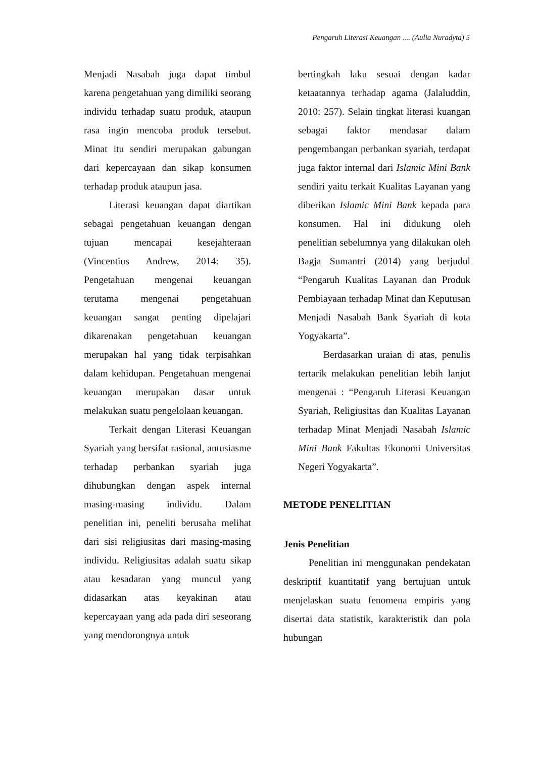Pengaruh Literasi Keuangan .... (Aulia Nuradyta) 5
Menjadi Nasabah juga dapat timbul karena pengetahuan yang dimiliki seorang individu terhadap suatu produk, ataupun rasa ingin mencoba produk tersebut. Minat itu sendiri merupakan gabungan dari kepercayaan dan sikap konsumen terhadap produk ataupun jasa.
Literasi keuangan dapat diartikan sebagai pengetahuan keuangan dengan tujuan mencapai kesejahteraan (Vincentius Andrew, 2014: 35). Pengetahuan mengenai keuangan terutama mengenai pengetahuan keuangan sangat penting dipelajari dikarenakan pengetahuan keuangan merupakan hal yang tidak terpisahkan dalam kehidupan. Pengetahuan mengenai keuangan merupakan dasar untuk melakukan suatu pengelolaan keuangan.
Terkait dengan Literasi Keuangan Syariah yang bersifat rasional, antusiasme terhadap perbankan syariah juga dihubungkan dengan aspek internal masing-masing individu. Dalam penelitian ini, peneliti berusaha melihat dari sisi religiusitas dari masing-masing individu. Religiusitas adalah suatu sikap atau kesadaran yang muncul yang didasarkan atas keyakinan atau kepercayaan yang ada pada diri seseorang yang mendorongnya untuk
bertingkah laku sesuai dengan kadar ketaatannya terhadap agama (Jalaluddin, 2010: 257). Selain tingkat literasi kuangan sebagai faktor mendasar dalam pengembangan perbankan syariah, terdapat juga faktor internal dari Islamic Mini Bank sendiri yaitu terkait Kualitas Layanan yang diberikan Islamic Mini Bank kepada para konsumen. Hal ini didukung oleh penelitian sebelumnya yang dilakukan oleh Bagja Sumantri (2014) yang berjudul “Pengaruh Kualitas Layanan dan Produk Pembiayaan terhadap Minat dan Keputusan Menjadi Nasabah Bank Syariah di kota Yogyakarta”.
Berdasarkan uraian di atas, penulis tertarik melakukan penelitian lebih lanjut mengenai : “Pengaruh Literasi Keuangan Syariah, Religiusitas dan Kualitas Layanan terhadap Minat Menjadi Nasabah Islamic Mini Bank Fakultas Ekonomi Universitas Negeri Yogyakarta”.
METODE PENELITIAN
Jenis Penelitian
Penelitian ini menggunakan pendekatan deskriptif kuantitatif yang bertujuan untuk menjelaskan suatu fenomena empiris yang disertai data statistik, karakteristik dan pola hubungan